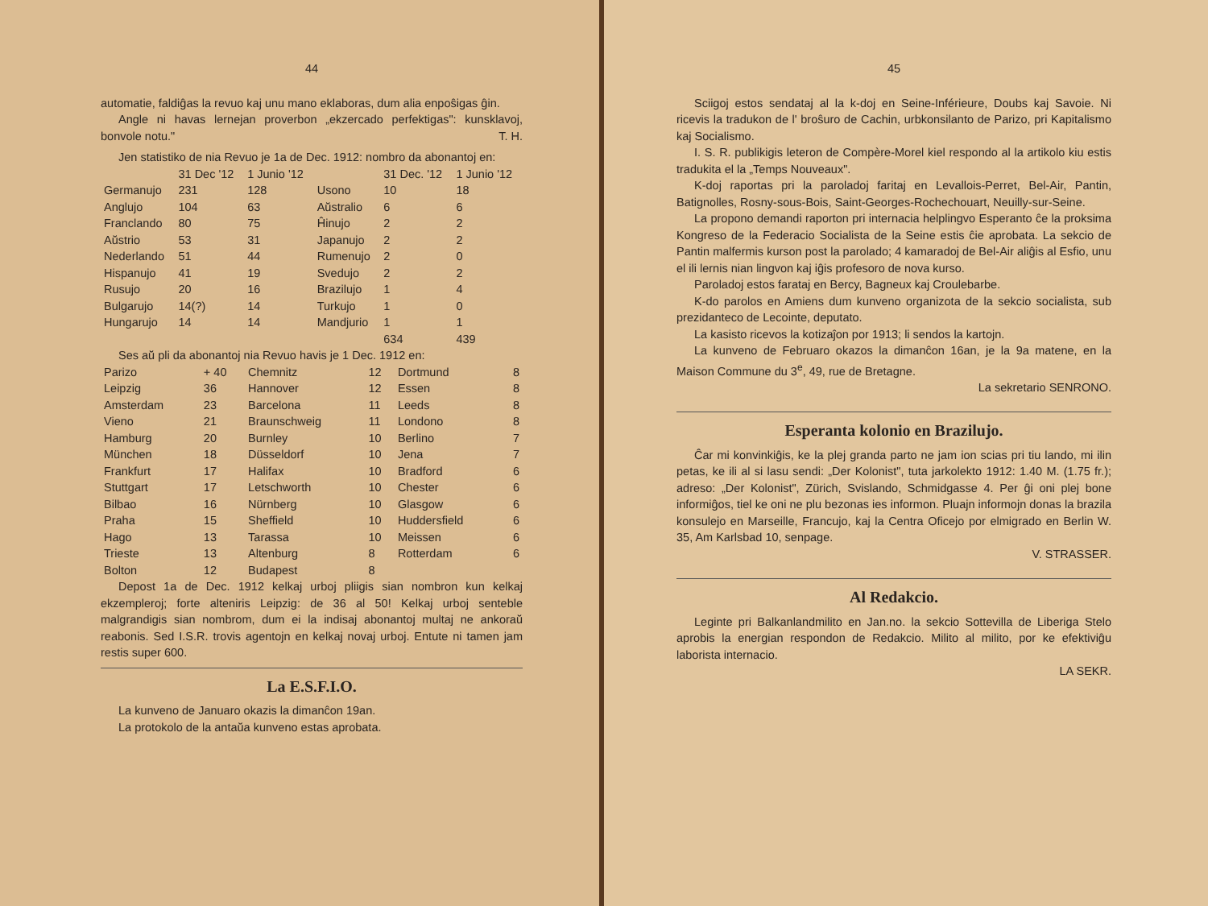44
automatie, faldiĝas la revuo kaj unu mano eklaboras, dum alia enpoŝigas ĝin.
Angle ni havas lernejan proverbon „ekzercado perfektigas": kunsklavoj, bonvole notu." T. H.
Jen statistiko de nia Revuo je 1a de Dec. 1912: nombro da abonantoj en:
| | 31 Dec '12 | 1 Junio '12 | | 31 Dec. '12 | 1 Junio '12 |
| --- | --- | --- | --- | --- | --- |
| Germanujo | 231 | 128 | Usono | 10 | 18 |
| Anglujo | 104 | 63 | Aŭstralio | 6 | 6 |
| Franclando | 80 | 75 | Ĥinujo | 2 | 2 |
| Aŭstrio | 53 | 31 | Japanujo | 2 | 2 |
| Nederlando | 51 | 44 | Rumenujo | 2 | 0 |
| Hispanujo | 41 | 19 | Svedujo | 2 | 2 |
| Rusujo | 20 | 16 | Brazilujo | 1 | 4 |
| Bulgarujo | 14(?) | 14 | Turkujo | 1 | 0 |
| Hungarujo | 14 | 14 | Mandjurio | 1 | 1 |
| | | | | 634 | 439 |
Ses aŭ pli da abonantoj nia Revuo havis je 1 Dec. 1912 en:
| Parizo | + 40 | Chemnitz | 12 | Dortmund | 8 |
| Leipzig | 36 | Hannover | 12 | Essen | 8 |
| Amsterdam | 23 | Barcelona | 11 | Leeds | 8 |
| Vieno | 21 | Braunschweig | 11 | Londono | 8 |
| Hamburg | 20 | Burnley | 10 | Berlino | 7 |
| München | 18 | Düsseldorf | 10 | Jena | 7 |
| Frankfurt | 17 | Halifax | 10 | Bradford | 6 |
| Stuttgart | 17 | Letschworth | 10 | Chester | 6 |
| Bilbao | 16 | Nürnberg | 10 | Glasgow | 6 |
| Praha | 15 | Sheffield | 10 | Huddersfield | 6 |
| Hago | 13 | Tarassa | 10 | Meissen | 6 |
| Trieste | 13 | Altenburg | 8 | Rotterdam | 6 |
| Bolton | 12 | Budapest | 8 | | |
Depost 1a de Dec. 1912 kelkaj urboj pliigis sian nombron kun kelkaj ekzempleroj; forte alteniris Leipzig: de 36 al 50! Kelkaj urboj senteble malgrandigis sian nombrom, dum ei la indisaj abonantoj multaj ne ankoraŭ reabonis. Sed I.S.R. trovis agentojn en kelkaj novaj urboj. Entute ni tamen jam restis super 600.
La E.S.F.I.O.
La kunveno de Januaro okazis la dimanĉon 19an.
La protokolo de la antaŭa kunveno estas aprobata.
45
Sciigoj estos sendataj al la k-doj en Seine-Inférieure, Doubs kaj Savoie. Ni ricevis la tradukon de l' broŝuro de Cachin, urbkonsilanto de Parizo, pri Kapitalismo kaj Socialismo.
I. S. R. publikigis leteron de Compère-Morel kiel respondo al la artikolo kiu estis tradukita el la „Temps Nouveaux".
K-doj raportas pri la paroladoj faritaj en Levallois-Perret, Bel-Air, Pantin, Batignolles, Rosny-sous-Bois, Saint-Georges-Rochechouart, Neuilly-sur-Seine.
La propono demandi raporton pri internacia helplingvo Esperanto ĉe la proksima Kongreso de la Federacio Socialista de la Seine estis ĉie aprobata. La sekcio de Pantin malfermis kurson post la parolado; 4 kamaradoj de Bel-Air aliĝis al Esfio, unu el ili lernis nian lingvon kaj iĝis profesoro de nova kurso.
Paroladoj estos farataj en Bercy, Bagneux kaj Croulebarbe.
K-do parolos en Amiens dum kunveno organizota de la sekcio socialista, sub prezidanteco de Lecointe, deputato.
La kasisto ricevos la kotizaĵon por 1913; li sendos la kartojn.
La kunveno de Februaro okazos la dimanĉon 16an, je la 9a matene, en la Maison Commune du 3<sup>e</sup>, 49, rue de Bretagne.
La sekretario SENRONO.
Esperanta kolonio en Brazilujo.
Ĉar mi konvinkiĝis, ke la plej granda parto ne jam ion scias pri tiu lando, mi ilin petas, ke ili al si lasu sendi: „Der Kolonist", tuta jarkolekto 1912: 1.40 M. (1.75 fr.); adreso: „Der Kolonist", Zürich, Svislando, Schmidgasse 4. Per ĝi oni plej bone informiĝos, tiel ke oni ne plu bezonas ies informon. Pluajn informojn donas la brazila konsulejo en Marseille, Francujo, kaj la Centra Oficejo por elmigrado en Berlin W. 35, Am Karlsbad 10, senpage.
V. STRASSER.
Al Redakcio.
Leginte pri Balkanlandmilito en Jan.no. la sekcio Sottevilla de Liberiga Stelo aprobis la energian respondon de Redakcio. Milito al milito, por ke efektiviĝu laborista internacio.
LA SEKR.